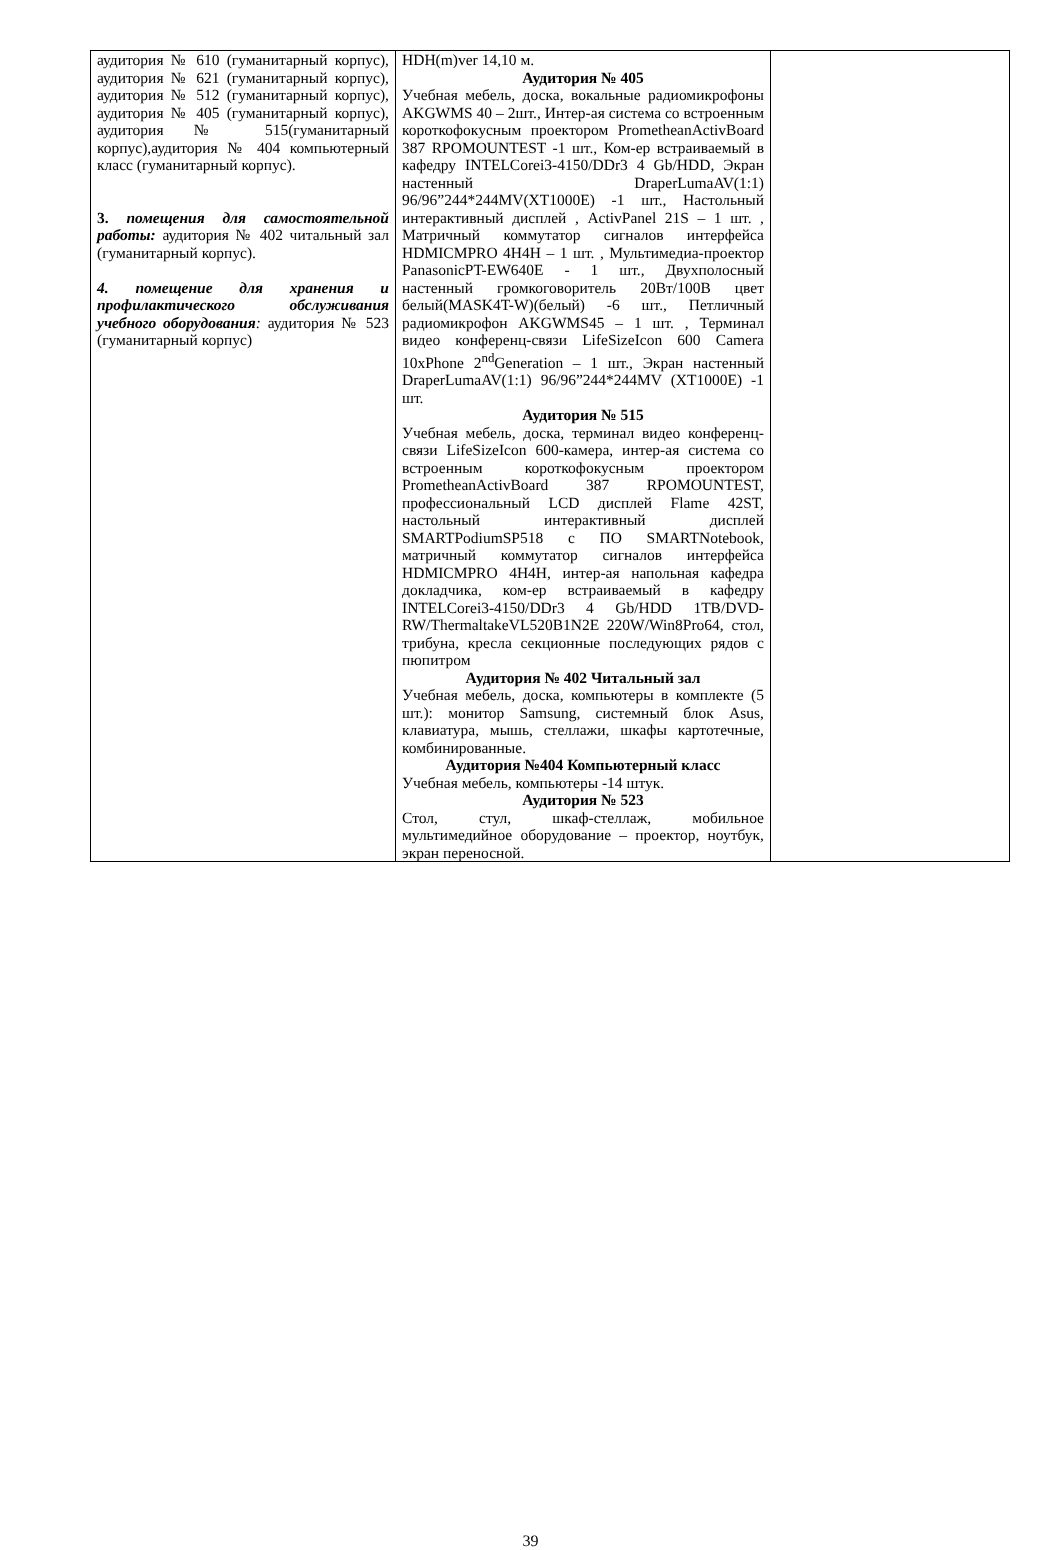| аудитория № 610 (гуманитарный корпус), аудитория № 621 (гуманитарный корпус), аудитория № 512 (гуманитарный корпус), аудитория № 405 (гуманитарный корпус), аудитория № 515(гуманитарный корпус),аудитория № 404 компьютерный класс (гуманитарный корпус). 3. помещения для самостоятельной работы: аудитория № 402 читальный зал (гуманитарный корпус). 4. помещение для хранения и профилактического обслуживания учебного оборудования : аудитория № 523 (гуманитарный корпус) | HDH(m)ver 14,10 м. Аудитория № 405 Учебная мебель, доска, вокальные радиомикрофоны AKGWMS 40 – 2шт., Интер-ая система со встроенным короткофокусным проектором PrometheanActivBoard 387 RPOMOUNTEST -1 шт., Ком-ер встраиваемый в кафедру INTELCorei3-4150/DDr3 4 Gb/HDD, Экран настенный DraperLumaAV(1:1) 96/96”244*244MV(XT1000E) -1 шт., Настольный интерактивный дисплей , ActivPanel 21S – 1 шт. , Матричный коммутатор сигналов интерфейса HDMICMPRO 4H4H – 1 шт. , Мультимедиа-проектор PanasonicPT-EW640E - 1 шт., Двухполосный настенный громкоговоритель 20Вт/100В цвет белый(MASK4T-W)(белый) -6 шт., Петличный радиомикрофон AKGWMS45 – 1 шт. , Терминал видео конференц-связи LifeSizeIcon 600 Camera 10xPhone 2<sup>nd</sup>Generation – 1 шт., Экран настенный DraperLumaAV(1:1) 96/96”244*244MV (XT1000E) -1 шт. Аудитория № 515 Учебная мебель, доска, терминал видео конференц-связи LifeSizeIcon 600-камера, интер-ая система со встроенным короткофокусным проектором PrometheanActivBoard 387 RPOMOUNTEST, профессиональный LCD дисплей Flame 42ST, настольный интерактивный дисплей SMARTPodiumSP518 с ПО SMARTNotebook, матричный коммутатор сигналов интерфейса HDMICMPRO 4H4H, интер-ая напольная кафедра докладчика, ком-ер встраиваемый в кафедру INTELCorei3-4150/DDr3 4 Gb/HDD 1TB/DVD-RW/ThermaltakeVL520B1N2E 220W/Win8Pro64, стол, трибуна, кресла секционные последующих рядов с пюпитром Аудитория № 402 Читальный зал Учебная мебель, доска, компьютеры в комплекте (5 шт.): монитор Samsung, системный блок Asus, клавиатура, мышь, стеллажи, шкафы картотечные, комбинированные. Аудитория №404 Компьютерный класс Учебная мебель, компьютеры -14 штук. Аудитория № 523 Стол, стул, шкаф-стеллаж, мобильное мультимедийное оборудование – проектор, ноутбук, экран переносной. | |
39